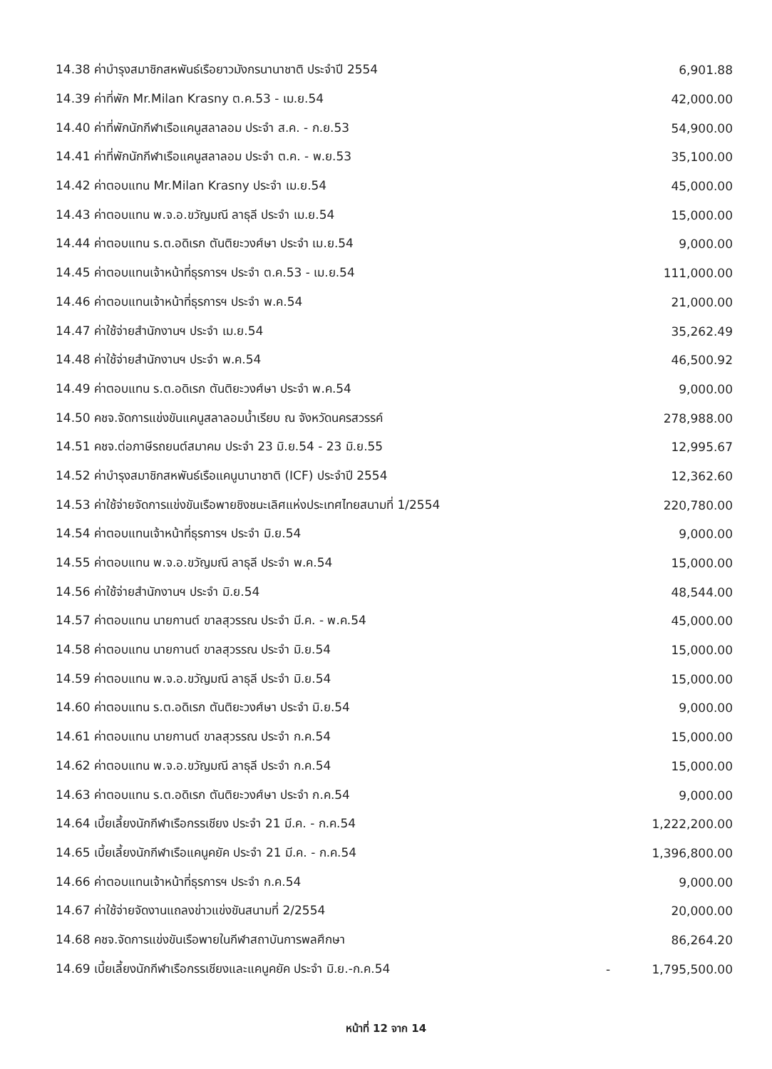| 14.38 ค่าบำรุงสมาชิกสหพันธ์เรือยาวมังกรนานาชาติ ประจำปี 2554 | | 6,901.88 |
| 14.39 ค่าที่พัก Mr.Milan Krasny ต.ค.53 - เม.ย.54 | | 42,000.00 |
| 14.40 ค่าที่พักนักกีฬาเรือแคนูสลาลอม ประจำ ส.ค. - ก.ย.53 | | 54,900.00 |
| 14.41 ค่าที่พักนักกีฬาเรือแคนูสลาลอม ประจำ ต.ค. - พ.ย.53 | | 35,100.00 |
| 14.42 ค่าตอบแทน Mr.Milan Krasny ประจำ เม.ย.54 | | 45,000.00 |
| 14.43 ค่าตอบแทน พ.จ.อ.ขวัญมณี ลาธุลี ประจำ เม.ย.54 | | 15,000.00 |
| 14.44 ค่าตอบแทน ร.ต.อดิเรก ตันติยะวงศ์ษา ประจำ เม.ย.54 | | 9,000.00 |
| 14.45 ค่าตอบแทนเจ้าหน้าที่ธุรการฯ ประจำ ต.ค.53 - เม.ย.54 | | 111,000.00 |
| 14.46 ค่าตอบแทนเจ้าหน้าที่ธุรการฯ ประจำ พ.ค.54 | | 21,000.00 |
| 14.47 ค่าใช้จ่ายสำนักงานฯ ประจำ เม.ย.54 | | 35,262.49 |
| 14.48 ค่าใช้จ่ายสำนักงานฯ ประจำ พ.ค.54 | | 46,500.92 |
| 14.49 ค่าตอบแทน ร.ต.อดิเรก ตันติยะวงศ์ษา ประจำ พ.ค.54 | | 9,000.00 |
| 14.50 คชจ.จัดการแข่งขันแคนูสลาลอมน้ำเรียบ ณ จังหวัดนครสวรรค์ | | 278,988.00 |
| 14.51 คชจ.ต่อภาษีรถยนต์สมาคม ประจำ 23 มิ.ย.54 - 23 มิ.ย.55 | | 12,995.67 |
| 14.52 ค่าบำรุงสมาชิกสหพันธ์เรือแคนูนานาชาติ (ICF) ประจำปี 2554 | | 12,362.60 |
| 14.53 ค่าใช้จ่ายจัดการแข่งขันเรือพายชิงชนะเลิศแห่งประเทศไทยสนามที่ 1/2554 | | 220,780.00 |
| 14.54 ค่าตอบแทนเจ้าหน้าที่ธุรการฯ ประจำ มิ.ย.54 | | 9,000.00 |
| 14.55 ค่าตอบแทน พ.จ.อ.ขวัญมณี ลาธุลี ประจำ พ.ค.54 | | 15,000.00 |
| 14.56 ค่าใช้จ่ายสำนักงานฯ ประจำ มิ.ย.54 | | 48,544.00 |
| 14.57 ค่าตอบแทน นายกานต์ ขาลสุวรรณ ประจำ มี.ค. - พ.ค.54 | | 45,000.00 |
| 14.58 ค่าตอบแทน นายกานต์ ขาลสุวรรณ ประจำ มิ.ย.54 | | 15,000.00 |
| 14.59 ค่าตอบแทน พ.จ.อ.ขวัญมณี ลาธุลี ประจำ มิ.ย.54 | | 15,000.00 |
| 14.60 ค่าตอบแทน ร.ต.อดิเรก ตันติยะวงศ์ษา ประจำ มิ.ย.54 | | 9,000.00 |
| 14.61 ค่าตอบแทน นายกานต์ ขาลสุวรรณ ประจำ ก.ค.54 | | 15,000.00 |
| 14.62 ค่าตอบแทน พ.จ.อ.ขวัญมณี ลาธุลี ประจำ ก.ค.54 | | 15,000.00 |
| 14.63 ค่าตอบแทน ร.ต.อดิเรก ตันติยะวงศ์ษา ประจำ ก.ค.54 | | 9,000.00 |
| 14.64 เบี้ยเลี้ยงนักกีฬาเรือกรรเชียง ประจำ 21 มี.ค. - ก.ค.54 | | 1,222,200.00 |
| 14.65 เบี้ยเลี้ยงนักกีฬาเรือแคนูคยัค ประจำ 21 มี.ค. - ก.ค.54 | | 1,396,800.00 |
| 14.66 ค่าตอบแทนเจ้าหน้าที่ธุรการฯ ประจำ ก.ค.54 | | 9,000.00 |
| 14.67 ค่าใช้จ่ายจัดงานแถลงข่าวแข่งขันสนามที่ 2/2554 | | 20,000.00 |
| 14.68 คชจ.จัดการแข่งขันเรือพายในกีฬาสถาบันการพลศึกษา | | 86,264.20 |
| 14.69 เบี้ยเลี้ยงนักกีฬาเรือกรรเชียงและแคนูคยัค ประจำ มิ.ย.-ก.ค.54 | - | 1,795,500.00 |
หน้าที่ 12 จาก 14